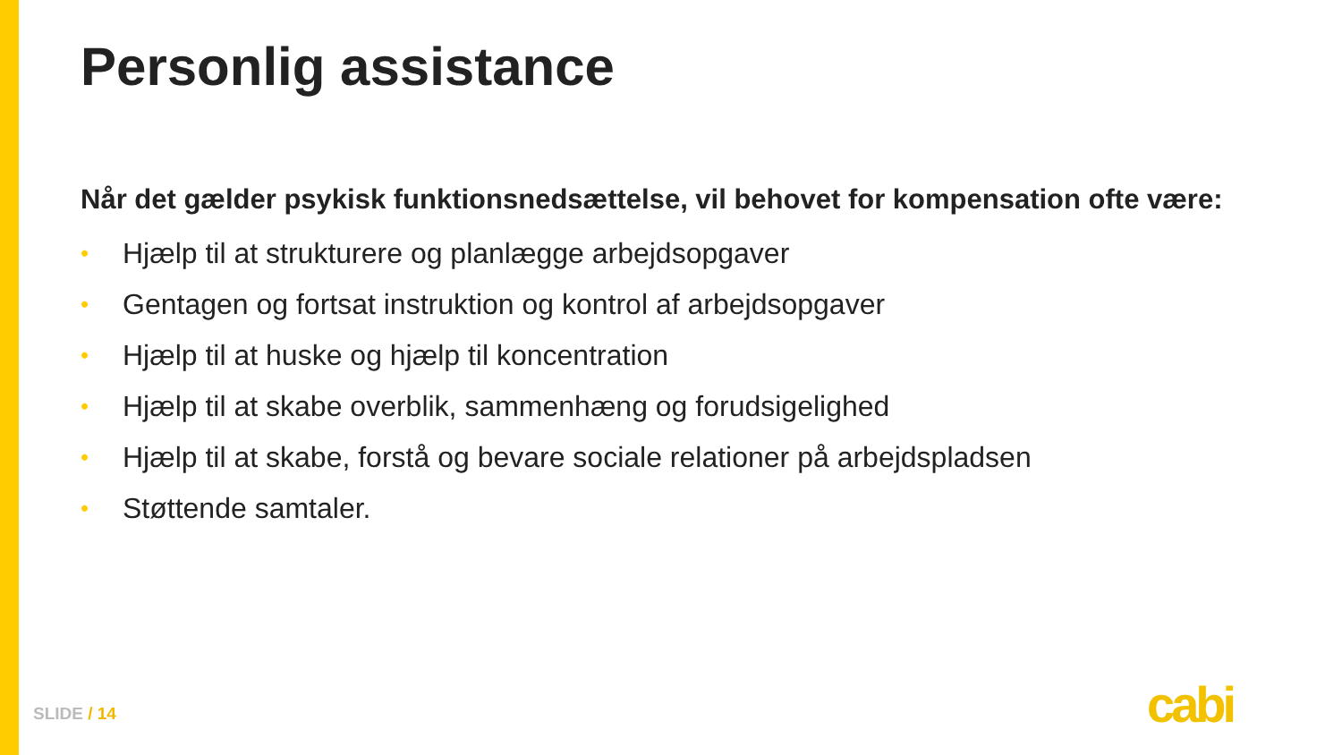Personlig assistance
Når det gælder psykisk funktionsnedsættelse, vil behovet for kompensation ofte være:
• Hjælp til at strukturere og planlægge arbejdsopgaver
• Gentagen og fortsat instruktion og kontrol af arbejdsopgaver
• Hjælp til at huske og hjælp til koncentration
• Hjælp til at skabe overblik, sammenhæng og forudsigelighed
• Hjælp til at skabe, forstå og bevare sociale relationer på arbejdspladsen
• Støttende samtaler.
SLIDE / 14 cabi